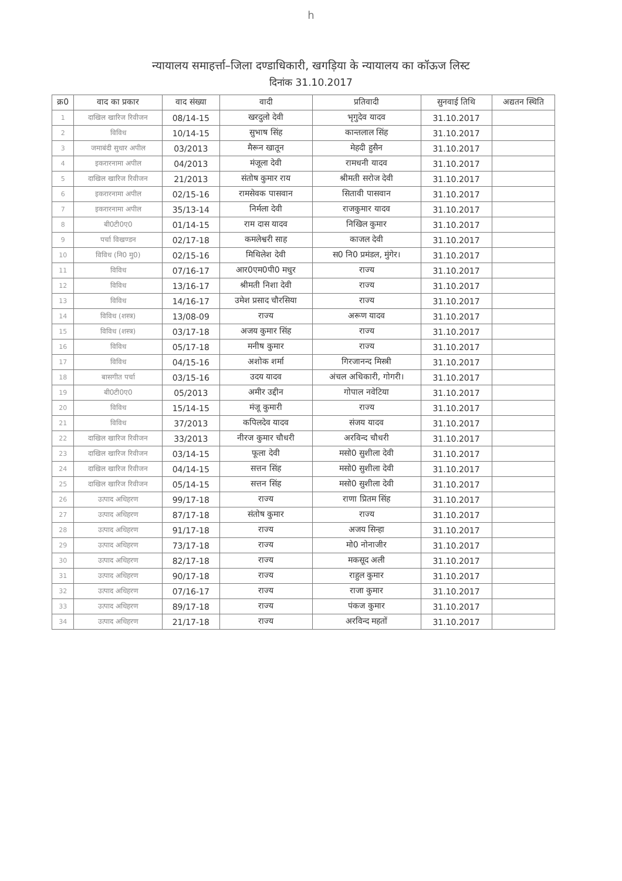h
न्यायालय समाहर्त्ता–जिला दण्डाधिकारी, खगड़िया के न्यायालय का कॉऊज लिस्ट
दिनांक 31.10.2017
| क्र0 | वाद का प्रकार | वाद संख्या | वादी | प्रतिवादी | सुनवाई तिथि | अद्यतन स्थिति |
| --- | --- | --- | --- | --- | --- | --- |
| 1 | दाखिल खारिज रिवीजन | 08/14-15 | खरदुलो देवी | भृगुदेव यादव | 31.10.2017 | |
| 2 | विविध | 10/14-15 | सुभाष सिंह | कान्तलाल सिंह | 31.10.2017 | |
| 3 | जमाबंदी सुधार अपील | 03/2013 | मैरून खातून | मेहदी हुसैन | 31.10.2017 | |
| 4 | इकरारनामा अपील | 04/2013 | मंजूला देवी | रामधनी यादव | 31.10.2017 | |
| 5 | दाखिल खारिज रिवीजन | 21/2013 | संतोष कुमार राय | श्रीमती सरोज देवी | 31.10.2017 | |
| 6 | इकरारनामा अपील | 02/15-16 | रामसेवक पासवान | सितावी पासवान | 31.10.2017 | |
| 7 | इकरारनामा अपील | 35/13-14 | निर्मला देवी | राजकुमार यादव | 31.10.2017 | |
| 8 | बी0टी0ए0 | 01/14-15 | राम दास यादव | निखिल कुमार | 31.10.2017 | |
| 9 | पर्चा विखण्डन | 02/17-18 | कमलेश्वरी साह | काजल देवी | 31.10.2017 | |
| 10 | विविध (नि0 मु0) | 02/15-16 | मिथिलेश देवी | स0 नि0 प्रमंडल, मुंगेर। | 31.10.2017 | |
| 11 | विविध | 07/16-17 | आर0एम0पी0 मधुर | राज्य | 31.10.2017 | |
| 12 | विविध | 13/16-17 | श्रीमती निशा देवी | राज्य | 31.10.2017 | |
| 13 | विविध | 14/16-17 | उमेश प्रसाद चौरसिया | राज्य | 31.10.2017 | |
| 14 | विविध (शस्त्र) | 13/08-09 | राज्य | अरूण यादव | 31.10.2017 | |
| 15 | विविध (शस्त्र) | 03/17-18 | अजय कुमार सिंह | राज्य | 31.10.2017 | |
| 16 | विविध | 05/17-18 | मनीष कुमार | राज्य | 31.10.2017 | |
| 17 | विविध | 04/15-16 | अशोक शर्मा | गिरजानन्द मिस्त्री | 31.10.2017 | |
| 18 | बासगीत पर्चा | 03/15-16 | उदय यादव | अंचल अधिकारी, गोगरी। | 31.10.2017 | |
| 19 | बी0टी0ए0 | 05/2013 | अमीर उद्दीन | गोपाल नवेटिया | 31.10.2017 | |
| 20 | विविध | 15/14-15 | मंजू कुमारी | राज्य | 31.10.2017 | |
| 21 | विविध | 37/2013 | कपिलदेव यादव | संजय यादव | 31.10.2017 | |
| 22 | दाखिल खारिज रिवीजन | 33/2013 | नीरज कुमार चौधरी | अरविन्द चौधरी | 31.10.2017 | |
| 23 | दाखिल खारिज रिवीजन | 03/14-15 | फूला देवी | मसो0 सुशीला देवी | 31.10.2017 | |
| 24 | दाखिल खारिज रिवीजन | 04/14-15 | सत्तन सिंह | मसो0 सुशीला देवी | 31.10.2017 | |
| 25 | दाखिल खारिज रिवीजन | 05/14-15 | सत्तन सिंह | मसो0 सुशीला देवी | 31.10.2017 | |
| 26 | उत्पाद अधिहरण | 99/17-18 | राज्य | राणा प्रितम सिंह | 31.10.2017 | |
| 27 | उत्पाद अधिहरण | 87/17-18 | संतोष कुमार | राज्य | 31.10.2017 | |
| 28 | उत्पाद अधिहरण | 91/17-18 | राज्य | अजय सिन्हा | 31.10.2017 | |
| 29 | उत्पाद अधिहरण | 73/17-18 | राज्य | मो0 नोनाजीर | 31.10.2017 | |
| 30 | उत्पाद अधिहरण | 82/17-18 | राज्य | मकसूद अली | 31.10.2017 | |
| 31 | उत्पाद अधिहरण | 90/17-18 | राज्य | राहुल कुमार | 31.10.2017 | |
| 32 | उत्पाद अधिहरण | 07/16-17 | राज्य | राजा कुमार | 31.10.2017 | |
| 33 | उत्पाद अधिहरण | 89/17-18 | राज्य | पंकज कुमार | 31.10.2017 | |
| 34 | उत्पाद अधिहरण | 21/17-18 | राज्य | अरविन्द महतों | 31.10.2017 | |